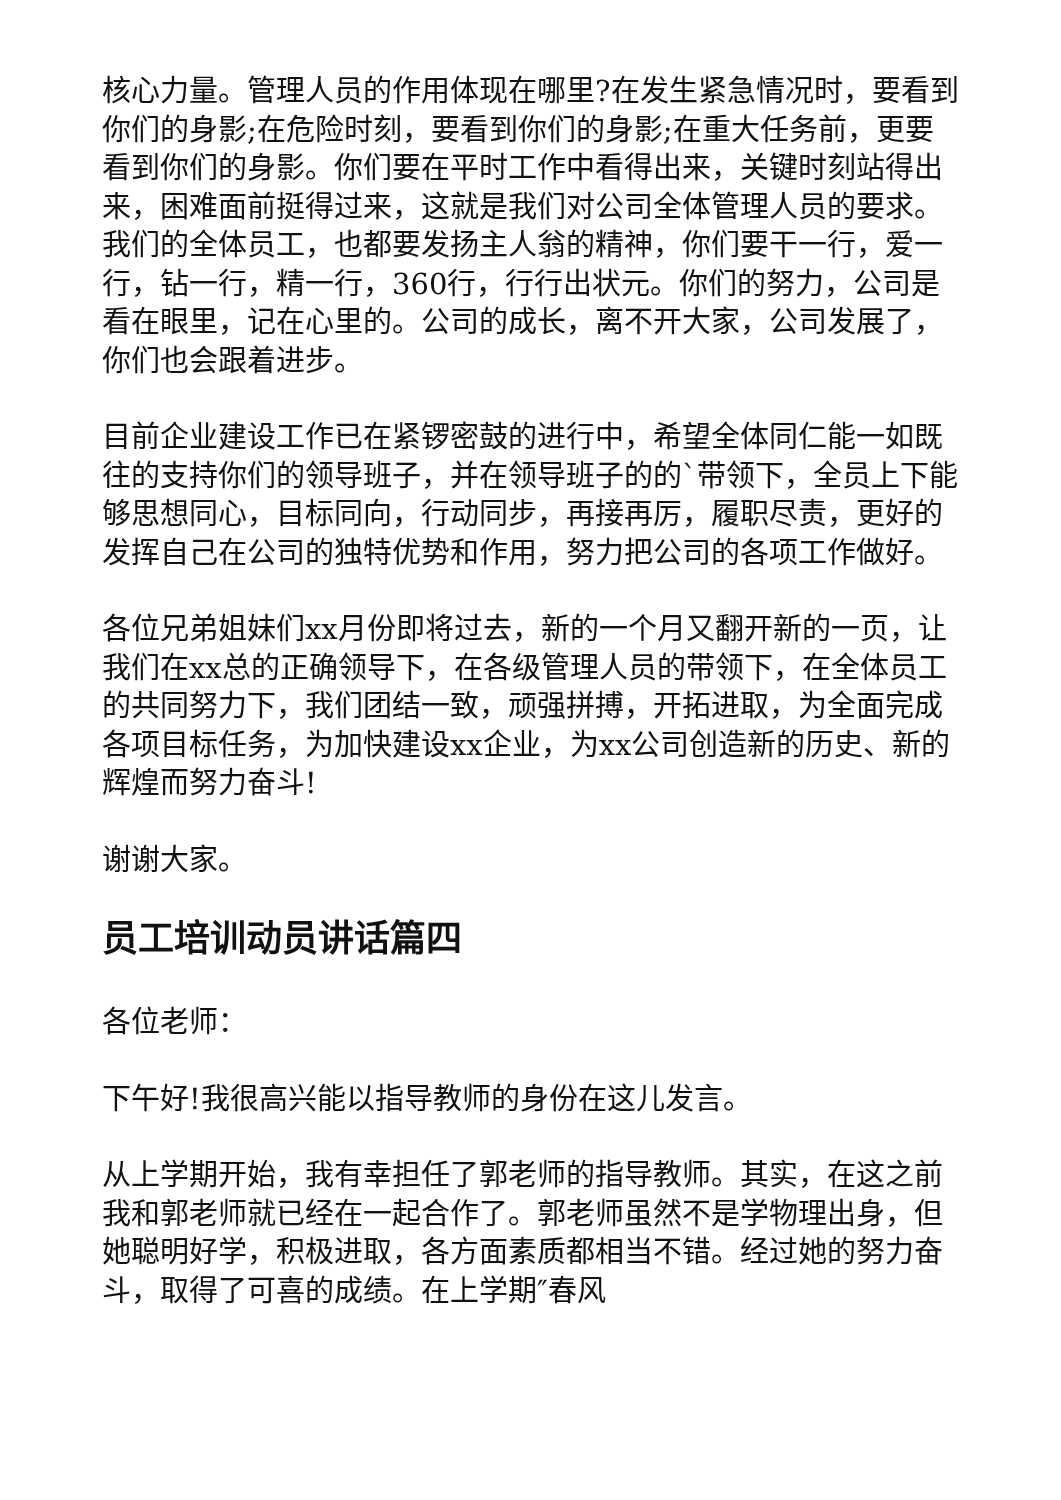核心力量。管理人员的作用体现在哪里?在发生紧急情况时，要看到你们的身影;在危险时刻，要看到你们的身影;在重大任务前，更要看到你们的身影。你们要在平时工作中看得出来，关键时刻站得出来，困难面前挺得过来，这就是我们对公司全体管理人员的要求。我们的全体员工，也都要发扬主人翁的精神，你们要干一行，爱一行，钻一行，精一行，360行，行行出状元。你们的努力，公司是看在眼里，记在心里的。公司的成长，离不开大家，公司发展了，你们也会跟着进步。
目前企业建设工作已在紧锣密鼓的进行中，希望全体同仁能一如既往的支持你们的领导班子，并在领导班子的的`带领下，全员上下能够思想同心，目标同向，行动同步，再接再厉，履职尽责，更好的发挥自己在公司的独特优势和作用，努力把公司的各项工作做好。
各位兄弟姐妹们xx月份即将过去，新的一个月又翻开新的一页，让我们在xx总的正确领导下，在各级管理人员的带领下，在全体员工的共同努力下，我们团结一致，顽强拼搏，开拓进取，为全面完成各项目标任务，为加快建设xx企业，为xx公司创造新的历史、新的辉煌而努力奋斗!
谢谢大家。
员工培训动员讲话篇四
各位老师：
下午好!我很高兴能以指导教师的身份在这儿发言。
从上学期开始，我有幸担任了郭老师的指导教师。其实，在这之前我和郭老师就已经在一起合作了。郭老师虽然不是学物理出身，但她聪明好学，积极进取，各方面素质都相当不错。经过她的努力奋斗，取得了可喜的成绩。在上学期″春风